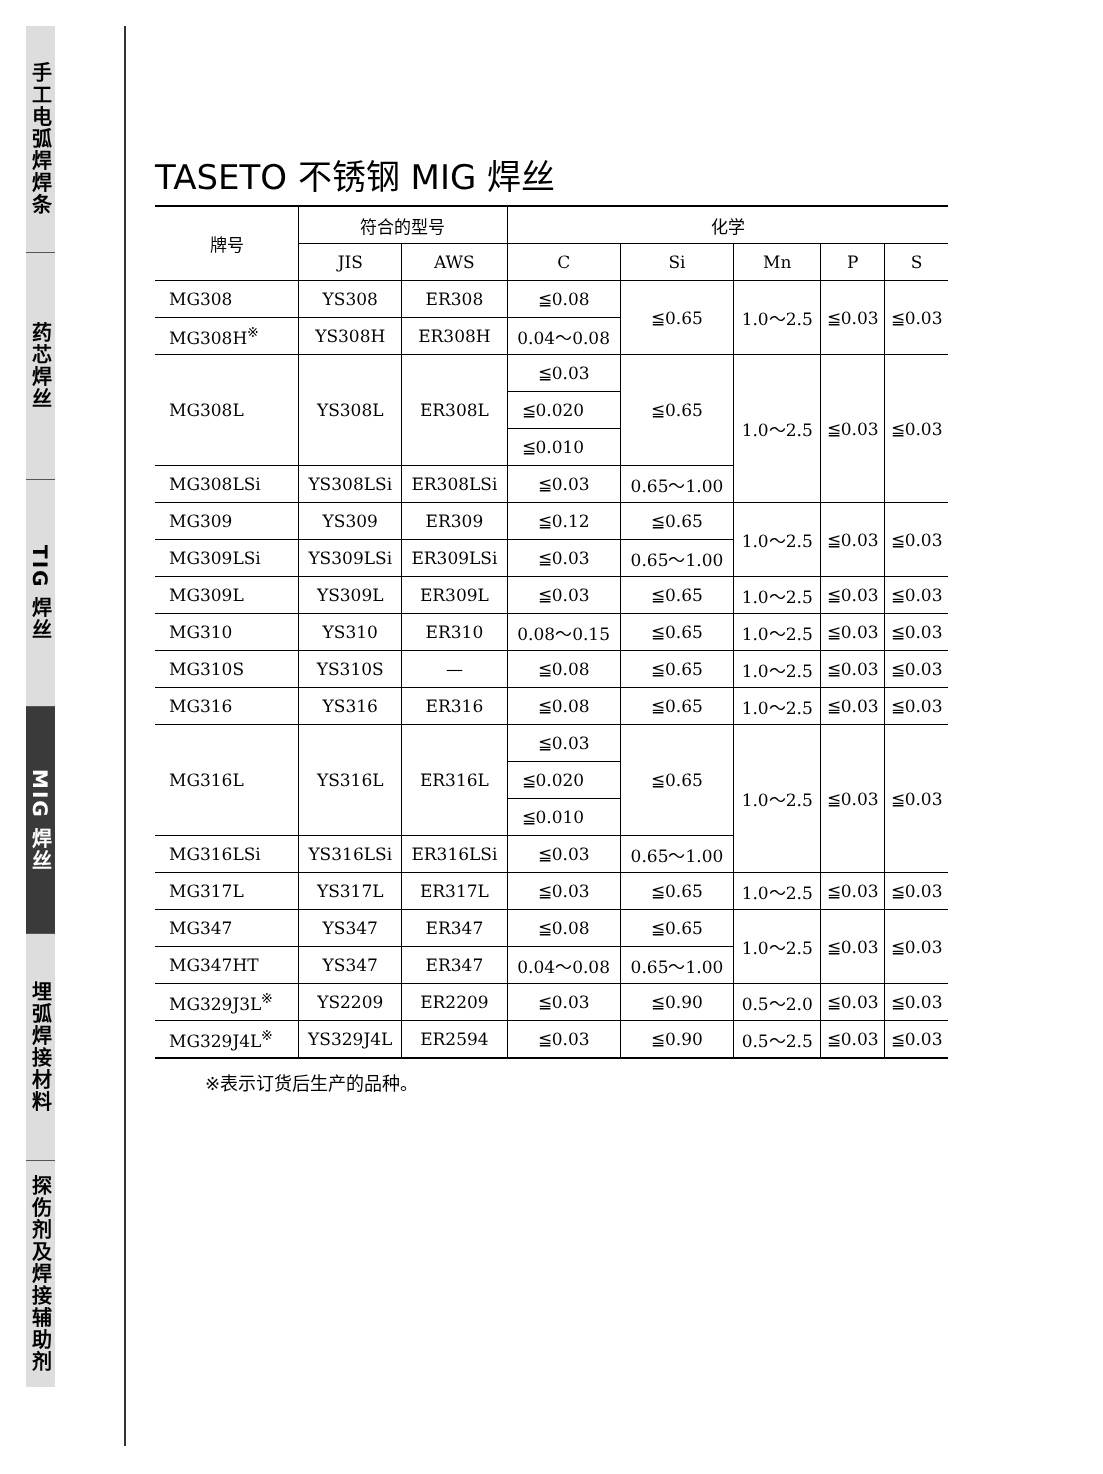手工电弧焊焊条
药芯焊丝
TIG 焊丝
MIG 焊丝
埋弧焊接材料
探伤剂及焊接辅助剂
TASETO 不锈钢 MIG 焊丝
| 牌号 | 符合的型号 | | 化学 | | | | |
| --- | --- | --- | --- | --- | --- | --- | --- |
| | JIS | AWS | C | Si | Mn | P | S |
| MG308 | YS308 | ER308 | ≦0.08 | ≦0.65 | 1.0～2.5 | ≦0.03 | ≦0.03 |
| MG308H<sup>※</sup> | YS308H | ER308H | 0.04～0.08 | | | | |
| MG308L | YS308L | ER308L | ≦0.03 | ≦0.65 | 1.0～2.5 | ≦0.03 | ≦0.03 |
| | | | ≦0.020 | | | | |
| | | | ≦0.010 | | | | |
| MG308LSi | YS308LSi | ER308LSi | ≦0.03 | 0.65～1.00 | | | |
| MG309 | YS309 | ER309 | ≦0.12 | ≦0.65 | 1.0～2.5 | ≦0.03 | ≦0.03 |
| MG309LSi | YS309LSi | ER309LSi | ≦0.03 | 0.65～1.00 | | | |
| MG309L | YS309L | ER309L | ≦0.03 | ≦0.65 | 1.0～2.5 | ≦0.03 | ≦0.03 |
| MG310 | YS310 | ER310 | 0.08～0.15 | ≦0.65 | 1.0～2.5 | ≦0.03 | ≦0.03 |
| MG310S | YS310S | — | ≦0.08 | ≦0.65 | 1.0～2.5 | ≦0.03 | ≦0.03 |
| MG316 | YS316 | ER316 | ≦0.08 | ≦0.65 | 1.0～2.5 | ≦0.03 | ≦0.03 |
| MG316L | YS316L | ER316L | ≦0.03 | ≦0.65 | 1.0～2.5 | ≦0.03 | ≦0.03 |
| | | | ≦0.020 | | | | |
| | | | ≦0.010 | | | | |
| MG316LSi | YS316LSi | ER316LSi | ≦0.03 | 0.65～1.00 | | | |
| MG317L | YS317L | ER317L | ≦0.03 | ≦0.65 | 1.0～2.5 | ≦0.03 | ≦0.03 |
| MG347 | YS347 | ER347 | ≦0.08 | ≦0.65 | 1.0～2.5 | ≦0.03 | ≦0.03 |
| MG347HT | YS347 | ER347 | 0.04～0.08 | 0.65～1.00 | | | |
| MG329J3L<sup>※</sup> | YS2209 | ER2209 | ≦0.03 | ≦0.90 | 0.5～2.0 | ≦0.03 | ≦0.03 |
| MG329J4L<sup>※</sup> | YS329J4L | ER2594 | ≦0.03 | ≦0.90 | 0.5～2.5 | ≦0.03 | ≦0.03 |
※表示订货后生产的品种。